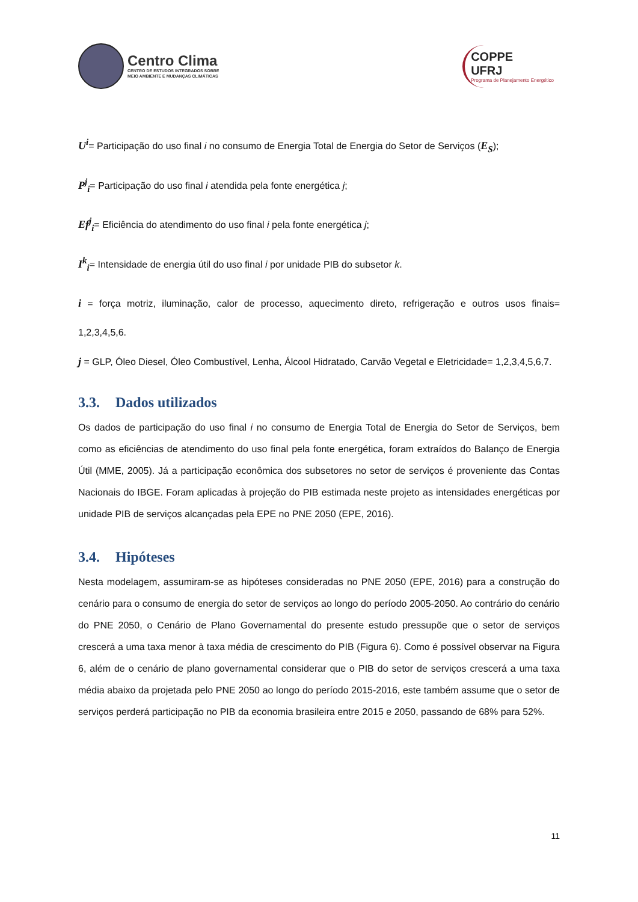Centro Clima
CENTRO DE ESTUDOS INTEGRADOS SOBRE
MEIO AMBIENTE E MUDANÇAS CLIMÁTICAS
COPPE
UFRJ
Programa de Planejamento Energético
U<sup>i</sup>= Participação do uso final i no consumo de Energia Total de Energia do Setor de Serviços (E<sub>S</sub>);
P<sup>j</sup><sub>i</sub>= Participação do uso final i atendida pela fonte energética j;
Ef<sup>j</sup><sub>i</sub>= Eficiência do atendimento do uso final i pela fonte energética j;
I<sup>k</sup><sub>i</sub>= Intensidade de energia útil do uso final i por unidade PIB do subsetor k.
i = força motriz, iluminação, calor de processo, aquecimento direto, refrigeração e outros usos finais= 1,2,3,4,5,6.
j = GLP, Óleo Diesel, Óleo Combustível, Lenha, Álcool Hidratado, Carvão Vegetal e Eletricidade= 1,2,3,4,5,6,7.
3.3. Dados utilizados
Os dados de participação do uso final i no consumo de Energia Total de Energia do Setor de Serviços, bem como as eficiências de atendimento do uso final pela fonte energética, foram extraídos do Balanço de Energia Útil (MME, 2005). Já a participação econômica dos subsetores no setor de serviços é proveniente das Contas Nacionais do IBGE. Foram aplicadas à projeção do PIB estimada neste projeto as intensidades energéticas por unidade PIB de serviços alcançadas pela EPE no PNE 2050 (EPE, 2016).
3.4. Hipóteses
Nesta modelagem, assumiram-se as hipóteses consideradas no PNE 2050 (EPE, 2016) para a construção do cenário para o consumo de energia do setor de serviços ao longo do período 2005-2050. Ao contrário do cenário do PNE 2050, o Cenário de Plano Governamental do presente estudo pressupõe que o setor de serviços crescerá a uma taxa menor à taxa média de crescimento do PIB (Figura 6). Como é possível observar na Figura 6, além de o cenário de plano governamental considerar que o PIB do setor de serviços crescerá a uma taxa média abaixo da projetada pelo PNE 2050 ao longo do período 2015-2016, este também assume que o setor de serviços perderá participação no PIB da economia brasileira entre 2015 e 2050, passando de 68% para 52%.
11